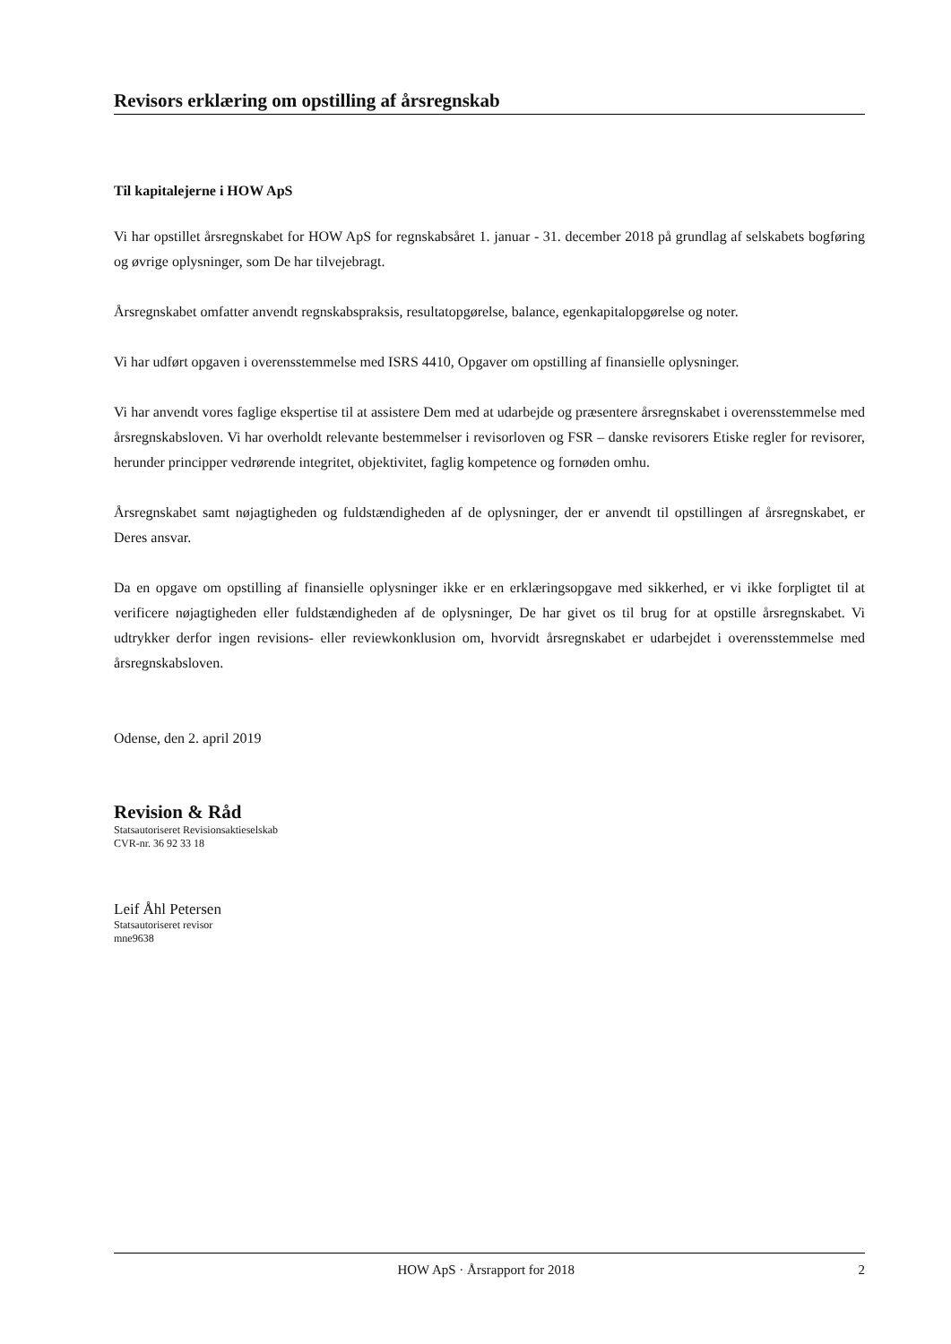Revisors erklæring om opstilling af årsregnskab
Til kapitalejerne i HOW ApS
Vi har opstillet årsregnskabet for HOW ApS for regnskabsåret 1. januar - 31. december 2018 på grundlag af selskabets bogføring og øvrige oplysninger, som De har tilvejebragt.
Årsregnskabet omfatter anvendt regnskabspraksis, resultatopgørelse, balance, egenkapitalopgørelse og noter.
Vi har udført opgaven i overensstemmelse med ISRS 4410, Opgaver om opstilling af finansielle oplysninger.
Vi har anvendt vores faglige ekspertise til at assistere Dem med at udarbejde og præsentere årsregnskabet i overensstemmelse med årsregnskabsloven. Vi har overholdt relevante bestemmelser i revisorloven og FSR – danske revisorers Etiske regler for revisorer, herunder principper vedrørende integritet, objektivitet, faglig kompetence og fornøden omhu.
Årsregnskabet samt nøjagtigheden og fuldstændigheden af de oplysninger, der er anvendt til opstillingen af årsregnskabet, er Deres ansvar.
Da en opgave om opstilling af finansielle oplysninger ikke er en erklæringsopgave med sikkerhed, er vi ikke forpligtet til at verificere nøjagtigheden eller fuldstændigheden af de oplysninger, De har givet os til brug for at opstille årsregnskabet. Vi udtrykker derfor ingen revisions- eller reviewkonklusion om, hvorvidt årsregnskabet er udarbejdet i overensstemmelse med årsregnskabsloven.
Odense, den 2. april 2019
Revision & Råd
Statsautoriseret Revisionsaktieselskab
CVR-nr. 36 92 33 18
Leif Åhl Petersen
Statsautoriseret revisor
mne9638
HOW ApS · Årsrapport for 2018 2